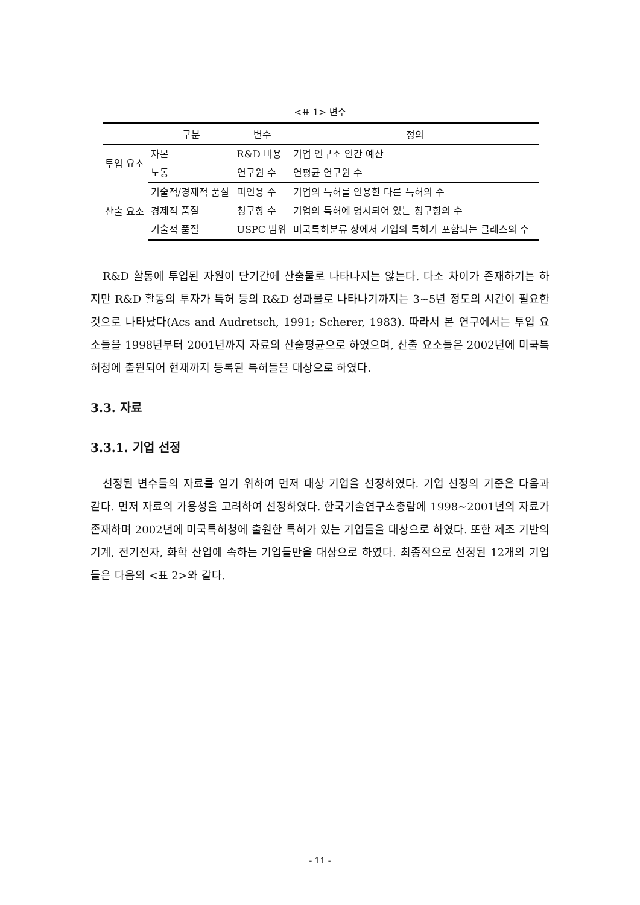<표 1> 변수
| | 구분 | 변수 | 정의 |
| --- | --- | --- | --- |
| 투입 요소 | 자본 | R&D 비용 | 기업 연구소 연간 예산 |
| | 노동 | 연구원 수 | 연평균 연구원 수 |
| 산출 요소 | 기술적/경제적 품질 | 피인용 수 | 기업의 특허를 인용한 다른 특허의 수 |
| | 경제적 품질 | 청구항 수 | 기업의 특허에 명시되어 있는 청구항의 수 |
| | 기술적 품질 | USPC 범위 | 미국특허분류 상에서 기업의 특허가 포함되는 클래스의 수 |
R&D 활동에 투입된 자원이 단기간에 산출물로 나타나지는 않는다. 다소 차이가 존재하기는 하지만 R&D 활동의 투자가 특허 등의 R&D 성과물로 나타나기까지는 3~5년 정도의 시간이 필요한 것으로 나타났다(Acs and Audretsch, 1991; Scherer, 1983). 따라서 본 연구에서는 투입 요소들을 1998년부터 2001년까지 자료의 산술평균으로 하였으며, 산출 요소들은 2002년에 미국특허청에 출원되어 현재까지 등록된 특허들을 대상으로 하였다.
3.3. 자료
3.3.1. 기업 선정
선정된 변수들의 자료를 얻기 위하여 먼저 대상 기업을 선정하였다. 기업 선정의 기준은 다음과 같다. 먼저 자료의 가용성을 고려하여 선정하였다. 한국기술연구소총람에 1998~2001년의 자료가 존재하며 2002년에 미국특허청에 출원한 특허가 있는 기업들을 대상으로 하였다. 또한 제조 기반의 기계, 전기전자, 화학 산업에 속하는 기업들만을 대상으로 하였다. 최종적으로 선정된 12개의 기업들은 다음의 <표 2>와 같다.
- 11 -